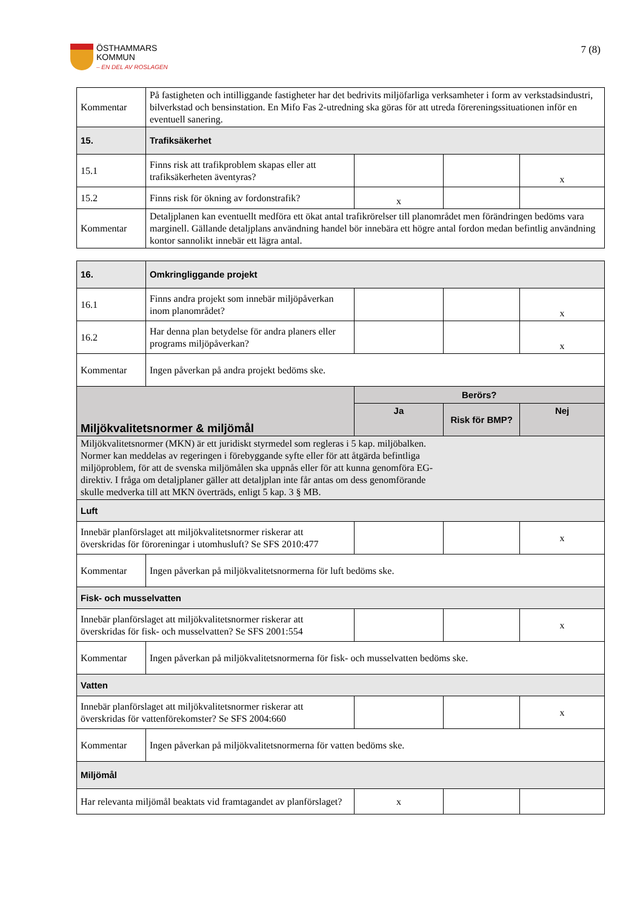ÖSTHAMMARS
KOMMUN
– EN DEL AV ROSLAGEN
7 (8)
| Kommentar | På fastigheten och intilliggande fastigheter har det bedrivits miljöfarliga verksamheter i form av verkstadsindustri, bilverkstad och bensinstation. En Mifo Fas 2-utredning ska göras för att utreda förereningssituationen inför en eventuell sanering. | | | |
| 15. | Trafiksäkerhet | | | |
| 15.1 | Finns risk att trafikproblem skapas eller att trafiksäkerheten äventyras? | | | x |
| 15.2 | Finns risk för ökning av fordonstrafik? | x | | |
| Kommentar | Detaljplanen kan eventuellt medföra ett ökat antal trafikrörelser till planområdet men förändringen bedöms vara marginell. Gällande detaljplans användning handel bör innebära ett högre antal fordon medan befintlig användning kontor sannolikt innebär ett lägra antal. | | | |
| 16. | Omkringliggande projekt | | | |
| 16.1 | Finns andra projekt som innebär miljöpåverkan inom planområdet? | | | x |
| 16.2 | Har denna plan betydelse för andra planers eller programs miljöpåverkan? | | | x |
| Kommentar | Ingen påverkan på andra projekt bedöms ske. | | | |
| Miljökvalitetsnormer & miljömål | | Berörs? | | |
| | | Ja | Risk för BMP? | Nej |
| Miljökvalitetsnormer (MKN) är ett juridiskt styrmedel som regleras i 5 kap. miljöbalken. Normer kan meddelas av regeringen i förebyggande syfte eller för att åtgärda befintliga miljöproblem, för att de svenska miljömålen ska uppnås eller för att kunna genomföra EG-direktiv. I fråga om detaljplaner gäller att detaljplan inte får antas om dess genomförande skulle medverka till att MKN överträds, enligt 5 kap. 3 § MB. | | | | |
| Luft | | | | |
| Innebär planförslaget att miljökvalitetsnormer riskerar att överskridas för föroreningar i utomhusluft? Se SFS 2010:477 | | | | x |
| Kommentar | Ingen påverkan på miljökvalitetsnormerna för luft bedöms ske. | | | |
| Fisk- och musselvatten | | | | |
| Innebär planförslaget att miljökvalitetsnormer riskerar att överskridas för fisk- och musselvatten? Se SFS 2001:554 | | | | x |
| Kommentar | Ingen påverkan på miljökvalitetsnormerna för fisk- och musselvatten bedöms ske. | | | |
| Vatten | | | | |
| Innebär planförslaget att miljökvalitetsnormer riskerar att överskridas för vattenförekomster? Se SFS 2004:660 | | | | x |
| Kommentar | Ingen påverkan på miljökvalitetsnormerna för vatten bedöms ske. | | | |
| Miljömål | | | | |
| Har relevanta miljömål beaktats vid framtagandet av planförslaget? | | x | | |